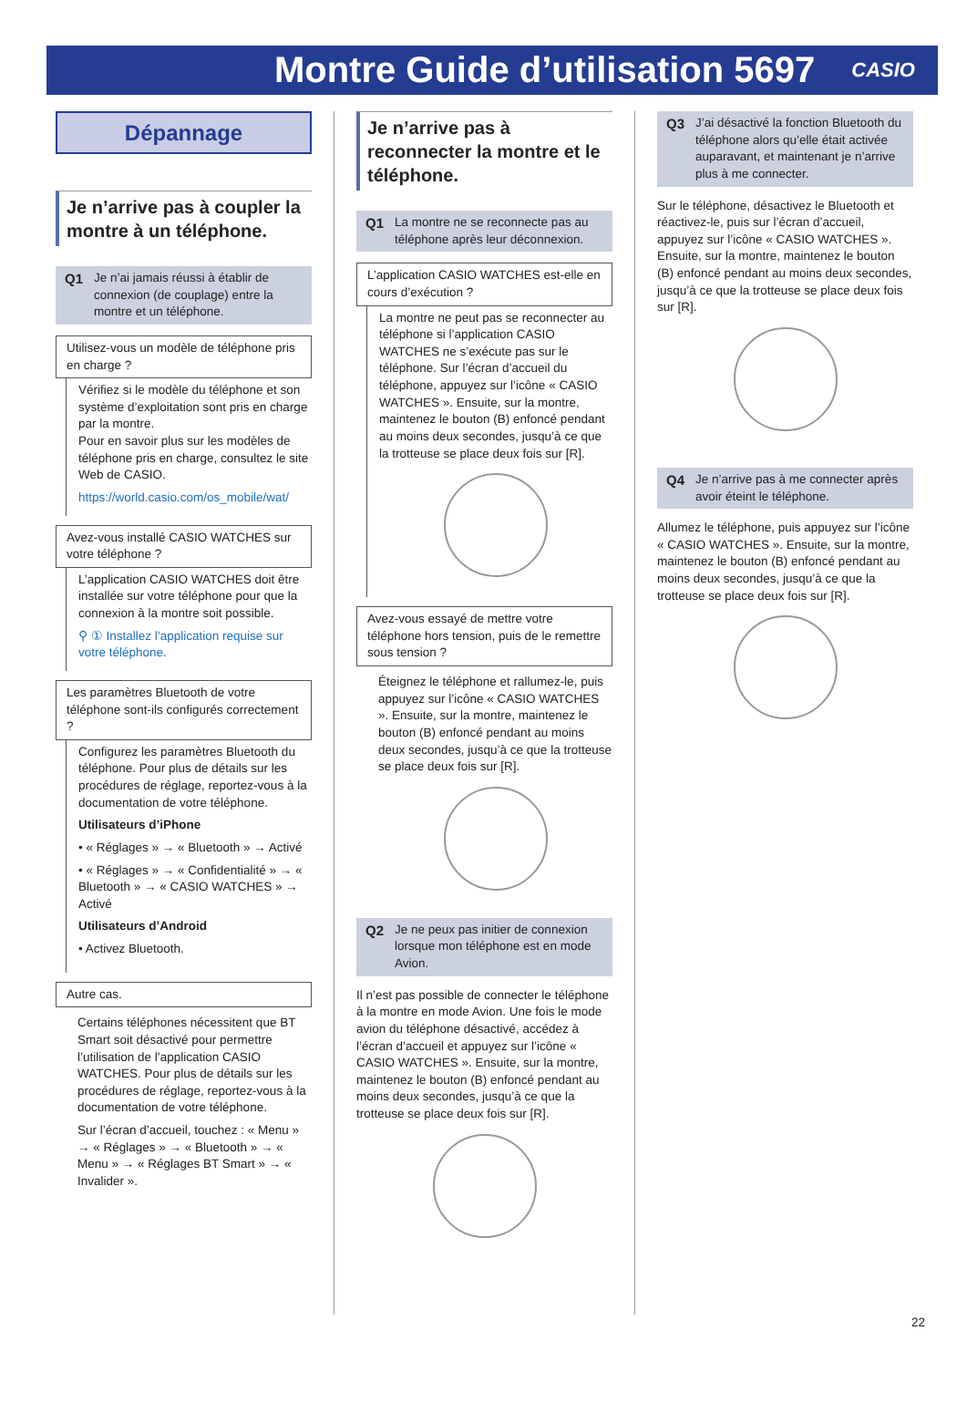Montre Guide d’utilisation 5697
CASIO
Dépannage
Je n’arrive pas à coupler la montre à un téléphone.
Q1 Je n’ai jamais réussi à établir de connexion (de couplage) entre la montre et un téléphone.
Utilisez-vous un modèle de téléphone pris en charge ?
Vérifiez si le modèle du téléphone et son système d’exploitation sont pris en charge par la montre.
Pour en savoir plus sur les modèles de téléphone pris en charge, consultez le site Web de CASIO.
https://world.casio.com/os_mobile/wat/
Avez-vous installé CASIO WATCHES sur votre téléphone ?
L’application CASIO WATCHES doit être installée sur votre téléphone pour que la connexion à la montre soit possible.
⚲ ① Installez l’application requise sur votre téléphone.
Les paramètres Bluetooth de votre téléphone sont-ils configurés correctement ?
Configurez les paramètres Bluetooth du téléphone. Pour plus de détails sur les procédures de réglage, reportez-vous à la documentation de votre téléphone.
Utilisateurs d’iPhone
• « Réglages » → « Bluetooth » → Activé
• « Réglages » → « Confidentialité » → « Bluetooth » → « CASIO WATCHES » → Activé
Utilisateurs d’Android
• Activez Bluetooth.
Autre cas.
Certains téléphones nécessitent que BT Smart soit désactivé pour permettre l’utilisation de l’application CASIO WATCHES. Pour plus de détails sur les procédures de réglage, reportez-vous à la documentation de votre téléphone.
Sur l’écran d’accueil, touchez : « Menu » → « Réglages » → « Bluetooth » → « Menu » → « Réglages BT Smart » → « Invalider ».
Je n’arrive pas à reconnecter la montre et le téléphone.
Q1 La montre ne se reconnecte pas au téléphone après leur déconnexion.
L’application CASIO WATCHES est-elle en cours d’exécution ?
La montre ne peut pas se reconnecter au téléphone si l’application CASIO WATCHES ne s’exécute pas sur le téléphone. Sur l’écran d’accueil du téléphone, appuyez sur l’icône « CASIO WATCHES ». Ensuite, sur la montre, maintenez le bouton (B) enfoncé pendant au moins deux secondes, jusqu’à ce que la trotteuse se place deux fois sur [R].
Avez-vous essayé de mettre votre téléphone hors tension, puis de le remettre sous tension ?
Éteignez le téléphone et rallumez-le, puis appuyez sur l’icône « CASIO WATCHES ». Ensuite, sur la montre, maintenez le bouton (B) enfoncé pendant au moins deux secondes, jusqu’à ce que la trotteuse se place deux fois sur [R].
Q2 Je ne peux pas initier de connexion lorsque mon téléphone est en mode Avion.
Il n’est pas possible de connecter le téléphone à la montre en mode Avion. Une fois le mode avion du téléphone désactivé, accédez à l’écran d’accueil et appuyez sur l’icône « CASIO WATCHES ». Ensuite, sur la montre, maintenez le bouton (B) enfoncé pendant au moins deux secondes, jusqu’à ce que la trotteuse se place deux fois sur [R].
Q3 J’ai désactivé la fonction Bluetooth du téléphone alors qu’elle était activée auparavant, et maintenant je n’arrive plus à me connecter.
Sur le téléphone, désactivez le Bluetooth et réactivez-le, puis sur l’écran d’accueil, appuyez sur l’icône « CASIO WATCHES ». Ensuite, sur la montre, maintenez le bouton (B) enfoncé pendant au moins deux secondes, jusqu’à ce que la trotteuse se place deux fois sur [R].
Q4 Je n’arrive pas à me connecter après avoir éteint le téléphone.
Allumez le téléphone, puis appuyez sur l’icône « CASIO WATCHES ». Ensuite, sur la montre, maintenez le bouton (B) enfoncé pendant au moins deux secondes, jusqu’à ce que la trotteuse se place deux fois sur [R].
22